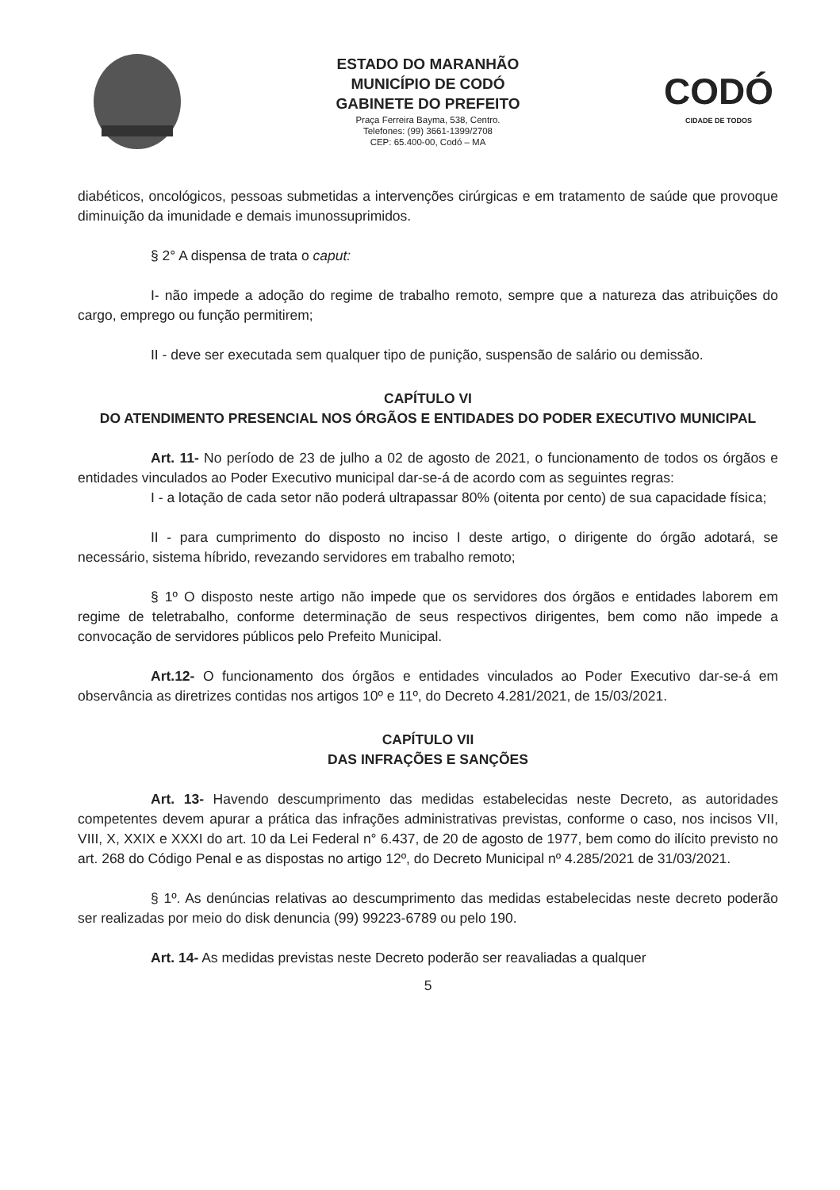ESTADO DO MARANHÃO
MUNICÍPIO DE CODÓ
GABINETE DO PREFEITO
Praça Ferreira Bayma, 538, Centro.
Telefones: (99) 3661-1399/2708
CEP: 65.400-00, Codó – MA
CODÓ
CIDADE DE TODOS
diabéticos, oncológicos, pessoas submetidas a intervenções cirúrgicas e em tratamento de saúde que provoque diminuição da imunidade e demais imunossuprimidos.
§ 2° A dispensa de trata o caput:
I- não impede a adoção do regime de trabalho remoto, sempre que a natureza das atribuições do cargo, emprego ou função permitirem;
II - deve ser executada sem qualquer tipo de punição, suspensão de salário ou demissão.
CAPÍTULO VI
DO ATENDIMENTO PRESENCIAL NOS ÓRGÃOS E ENTIDADES DO PODER EXECUTIVO MUNICIPAL
Art. 11- No período de 23 de julho a 02 de agosto de 2021, o funcionamento de todos os órgãos e entidades vinculados ao Poder Executivo municipal dar-se-á de acordo com as seguintes regras:
I - a lotação de cada setor não poderá ultrapassar 80% (oitenta por cento) de sua capacidade física;
II - para cumprimento do disposto no inciso I deste artigo, o dirigente do órgão adotará, se necessário, sistema híbrido, revezando servidores em trabalho remoto;
§ 1º O disposto neste artigo não impede que os servidores dos órgãos e entidades laborem em regime de teletrabalho, conforme determinação de seus respectivos dirigentes, bem como não impede a convocação de servidores públicos pelo Prefeito Municipal.
Art.12- O funcionamento dos órgãos e entidades vinculados ao Poder Executivo dar-se-á em observância as diretrizes contidas nos artigos 10º e 11º, do Decreto 4.281/2021, de 15/03/2021.
CAPÍTULO VII
DAS INFRAÇÕES E SANÇÕES
Art. 13- Havendo descumprimento das medidas estabelecidas neste Decreto, as autoridades competentes devem apurar a prática das infrações administrativas previstas, conforme o caso, nos incisos VII, VIII, X, XXIX e XXXI do art. 10 da Lei Federal n° 6.437, de 20 de agosto de 1977, bem como do ilícito previsto no art. 268 do Código Penal e as dispostas no artigo 12º, do Decreto Municipal nº 4.285/2021 de 31/03/2021.
§ 1º. As denúncias relativas ao descumprimento das medidas estabelecidas neste decreto poderão ser realizadas por meio do disk denuncia (99) 99223-6789 ou pelo 190.
Art. 14- As medidas previstas neste Decreto poderão ser reavaliadas a qualquer
5